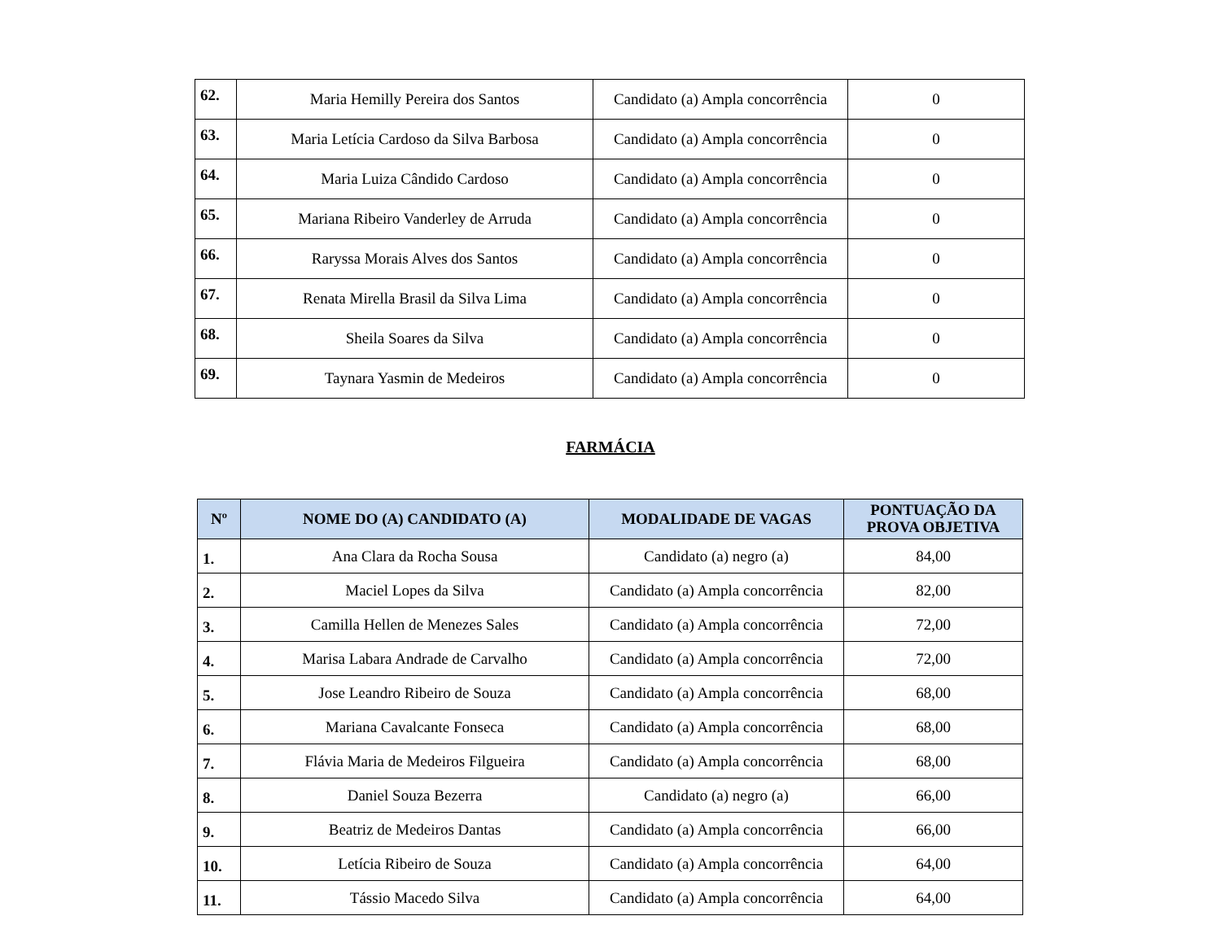| 62. | Maria Hemilly Pereira dos Santos | Candidato (a) Ampla concorrência | 0 |
| 63. | Maria Letícia Cardoso da Silva Barbosa | Candidato (a) Ampla concorrência | 0 |
| 64. | Maria Luiza Cândido Cardoso | Candidato (a) Ampla concorrência | 0 |
| 65. | Mariana Ribeiro Vanderley de Arruda | Candidato (a) Ampla concorrência | 0 |
| 66. | Raryssa Morais Alves dos Santos | Candidato (a) Ampla concorrência | 0 |
| 67. | Renata Mirella Brasil da Silva Lima | Candidato (a) Ampla concorrência | 0 |
| 68. | Sheila Soares da Silva | Candidato (a) Ampla concorrência | 0 |
| 69. | Taynara Yasmin de Medeiros | Candidato (a) Ampla concorrência | 0 |
FARMÁCIA
| Nº | NOME DO (A) CANDIDATO (A) | MODALIDADE DE VAGAS | PONTUAÇÃO DA PROVA OBJETIVA |
| --- | --- | --- | --- |
| 1. | Ana Clara da Rocha Sousa | Candidato (a) negro (a) | 84,00 |
| 2. | Maciel Lopes da Silva | Candidato (a) Ampla concorrência | 82,00 |
| 3. | Camilla Hellen de Menezes Sales | Candidato (a) Ampla concorrência | 72,00 |
| 4. | Marisa Labara Andrade de Carvalho | Candidato (a) Ampla concorrência | 72,00 |
| 5. | Jose Leandro Ribeiro de Souza | Candidato (a) Ampla concorrência | 68,00 |
| 6. | Mariana Cavalcante Fonseca | Candidato (a) Ampla concorrência | 68,00 |
| 7. | Flávia Maria de Medeiros Filgueira | Candidato (a) Ampla concorrência | 68,00 |
| 8. | Daniel Souza Bezerra | Candidato (a) negro (a) | 66,00 |
| 9. | Beatriz de Medeiros Dantas | Candidato (a) Ampla concorrência | 66,00 |
| 10. | Letícia Ribeiro de Souza | Candidato (a) Ampla concorrência | 64,00 |
| 11. | Tássio Macedo Silva | Candidato (a) Ampla concorrência | 64,00 |